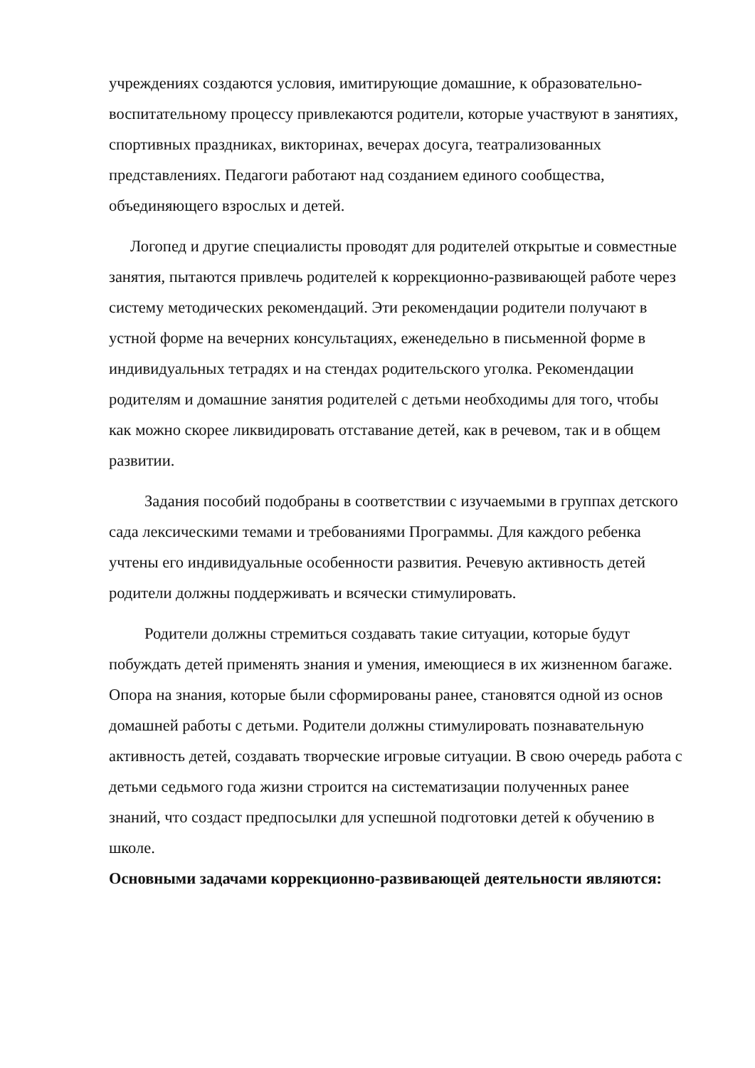учреждениях создаются условия, имитирующие домашние, к образовательно-воспитательному процессу привлекаются родители, которые участвуют в занятиях, спортивных праздниках, викторинах, вечерах досуга, театрализованных представлениях. Педагоги работают над созданием единого сообщества, объединяющего взрослых и детей.
Логопед и другие специалисты проводят для родителей открытые и совместные занятия, пытаются привлечь родителей к коррекционно-развивающей работе через систему методических рекомендаций. Эти рекомендации родители получают в устной форме на вечерних консультациях, еженедельно в письменной форме в индивидуальных тетрадях и на стендах родительского уголка. Рекомендации родителям и домашние занятия родителей с детьми необходимы для того, чтобы как можно скорее ликвидировать отставание детей, как в речевом, так и в общем развитии.
Задания пособий подобраны в соответствии с изучаемыми в группах детского сада лексическими темами и требованиями Программы. Для каждого ребенка учтены его индивидуальные особенности развития. Речевую активность детей родители должны поддерживать и всячески стимулировать.
Родители должны стремиться создавать такие ситуации, которые будут побуждать детей применять знания и умения, имеющиеся в их жизненном багаже. Опора на знания, которые были сформированы ранее, становятся одной из основ домашней работы с детьми. Родители должны стимулировать познавательную активность детей, создавать творческие игровые ситуации. В свою очередь работа с детьми седьмого года жизни строится на систематизации полученных ранее знаний, что создаст предпосылки для успешной подготовки детей к обучению в школе.
Основными задачами коррекционно-развивающей деятельности являются: